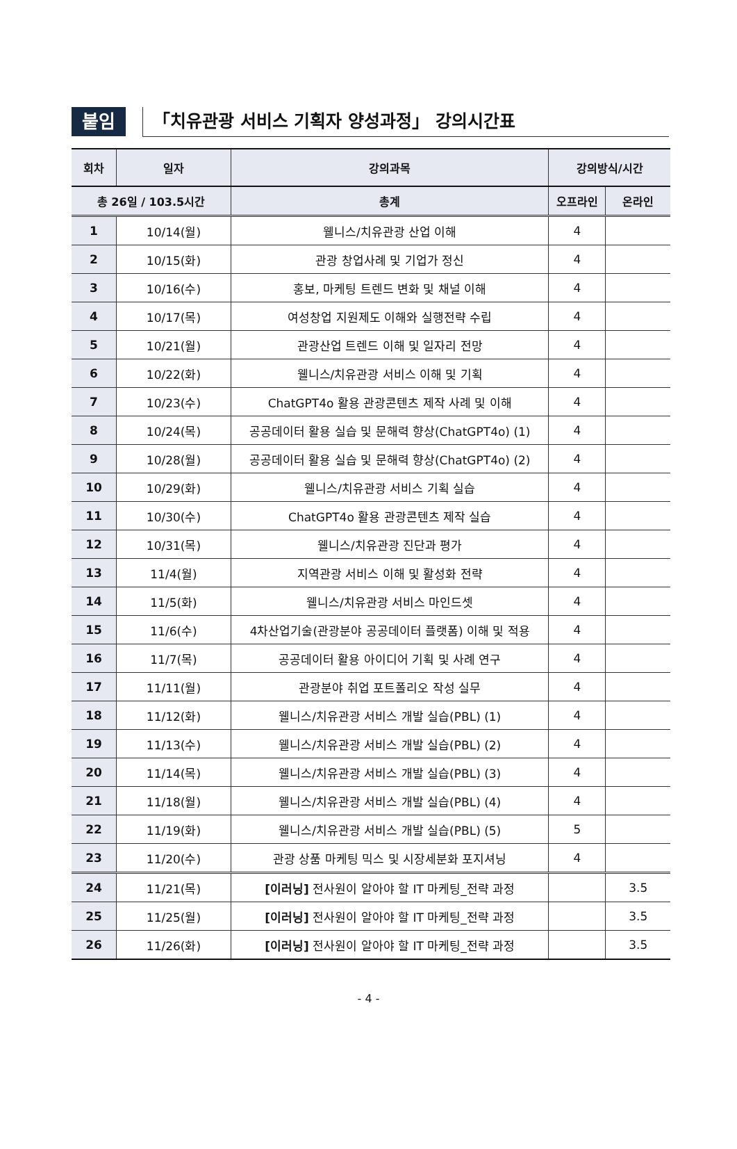붙임
「치유관광 서비스 기획자 양성과정」 강의시간표
| 회차 | 일자 | 강의과목 | 강의방식/시간 | |
| --- | --- | --- | --- | --- |
| 총 26일 / 103.5시간 | | 총계 | 오프라인 | 온라인 |
| 1 | 10/14(월) | 웰니스/치유관광 산업 이해 | 4 | |
| 2 | 10/15(화) | 관광 창업사례 및 기업가 정신 | 4 | |
| 3 | 10/16(수) | 홍보, 마케팅 트렌드 변화 및 채널 이해 | 4 | |
| 4 | 10/17(목) | 여성창업 지원제도 이해와 실행전략 수립 | 4 | |
| 5 | 10/21(월) | 관광산업 트렌드 이해 및 일자리 전망 | 4 | |
| 6 | 10/22(화) | 웰니스/치유관광 서비스 이해 및 기획 | 4 | |
| 7 | 10/23(수) | ChatGPT4o 활용 관광콘텐츠 제작 사례 및 이해 | 4 | |
| 8 | 10/24(목) | 공공데이터 활용 실습 및 문해력 향상(ChatGPT4o) (1) | 4 | |
| 9 | 10/28(월) | 공공데이터 활용 실습 및 문해력 향상(ChatGPT4o) (2) | 4 | |
| 10 | 10/29(화) | 웰니스/치유관광 서비스 기획 실습 | 4 | |
| 11 | 10/30(수) | ChatGPT4o 활용 관광콘텐츠 제작 실습 | 4 | |
| 12 | 10/31(목) | 웰니스/치유관광 진단과 평가 | 4 | |
| 13 | 11/4(월) | 지역관광 서비스 이해 및 활성화 전략 | 4 | |
| 14 | 11/5(화) | 웰니스/치유관광 서비스 마인드셋 | 4 | |
| 15 | 11/6(수) | 4차산업기술(관광분야 공공데이터 플랫폼) 이해 및 적용 | 4 | |
| 16 | 11/7(목) | 공공데이터 활용 아이디어 기획 및 사례 연구 | 4 | |
| 17 | 11/11(월) | 관광분야 취업 포트폴리오 작성 실무 | 4 | |
| 18 | 11/12(화) | 웰니스/치유관광 서비스 개발 실습(PBL) (1) | 4 | |
| 19 | 11/13(수) | 웰니스/치유관광 서비스 개발 실습(PBL) (2) | 4 | |
| 20 | 11/14(목) | 웰니스/치유관광 서비스 개발 실습(PBL) (3) | 4 | |
| 21 | 11/18(월) | 웰니스/치유관광 서비스 개발 실습(PBL) (4) | 4 | |
| 22 | 11/19(화) | 웰니스/치유관광 서비스 개발 실습(PBL) (5) | 5 | |
| 23 | 11/20(수) | 관광 상품 마케팅 믹스 및 시장세분화 포지셔닝 | 4 | |
| 24 | 11/21(목) | [이러닝] 전사원이 알아야 할 IT 마케팅_전략 과정 | | 3.5 |
| 25 | 11/25(월) | [이러닝] 전사원이 알아야 할 IT 마케팅_전략 과정 | | 3.5 |
| 26 | 11/26(화) | [이러닝] 전사원이 알아야 할 IT 마케팅_전략 과정 | | 3.5 |
- 4 -